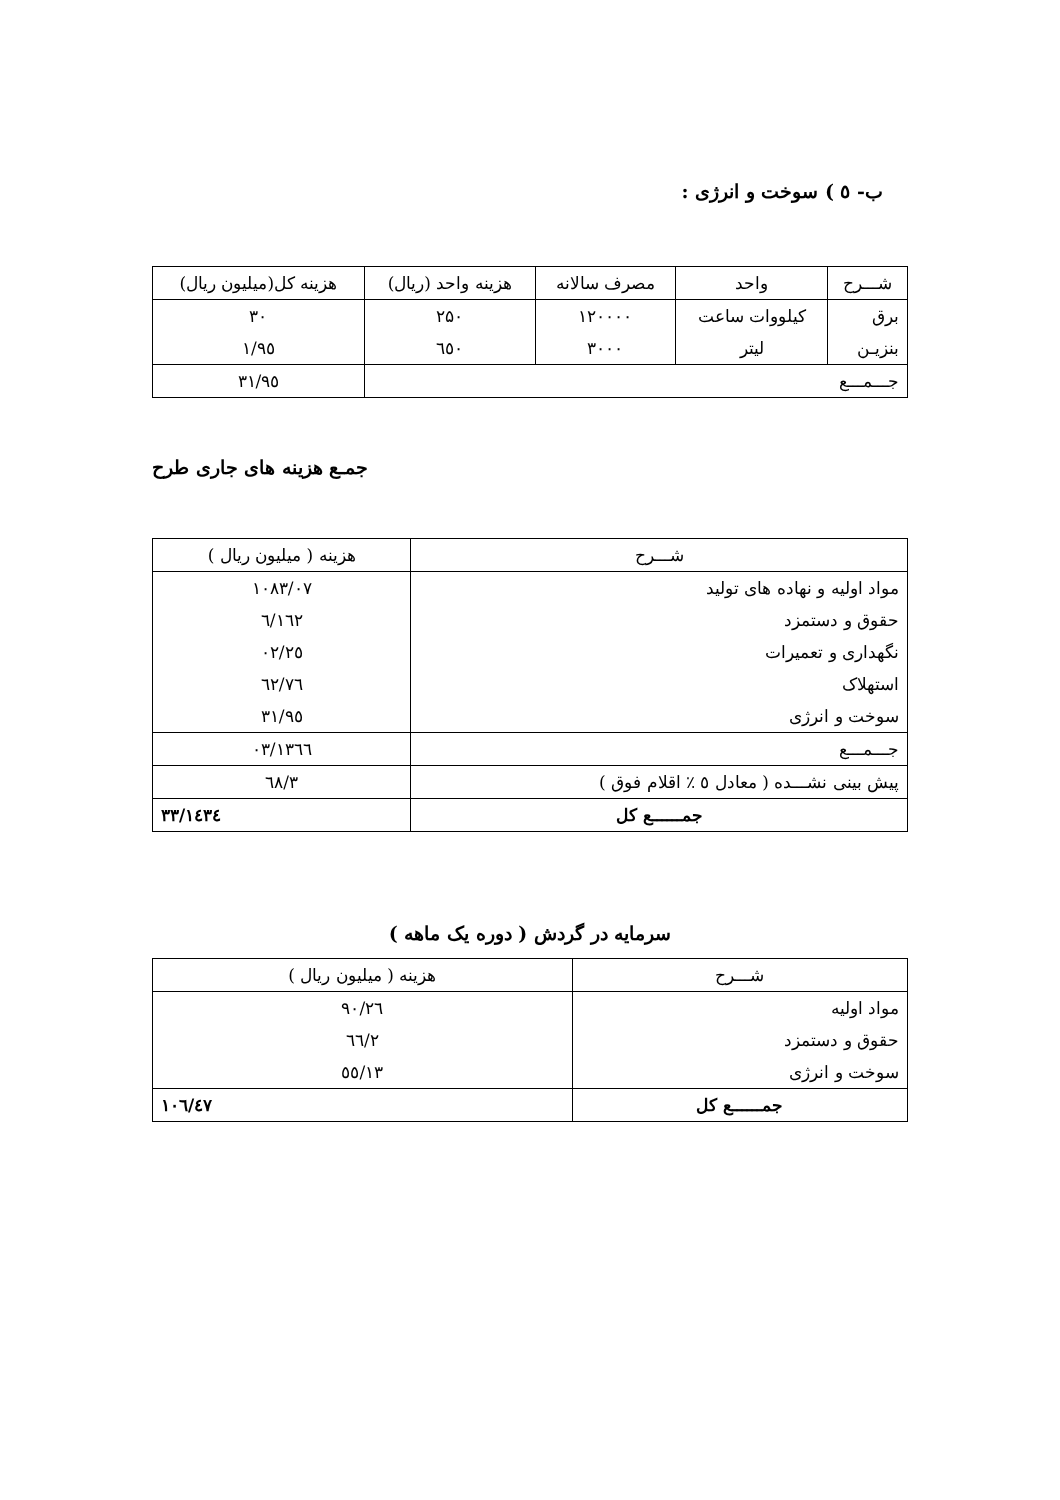ب- ٥ ) سوخت و انرژی :
| شـــرح | واحد | مصرف سالانه | هزینه واحد (ریال) | هزینه کل(میلیون ریال) |
| --- | --- | --- | --- | --- |
| برق | کیلووات ساعت | ۱۲۰۰۰۰ | ۲۵۰ | ۳۰ |
| بنزیـن | لیتر | ۳۰۰۰ | ٦٥۰ | ۱/۹٥ |
| جـــمـــع | | | | ۳۱/۹٥ |
جمـع هزینه های جاری طرح
| شـــرح | هزینه ( میلیون ریال ) |
| --- | --- |
| مواد اولیه و نهاده های تولید | ۱۰۸۳/۰۷ |
| حقوق و دستمزد | ۱٦۲/٦ |
| نگهداری و تعمیرات | ۲٥/۰۲ |
| استهلاک | ٦۲/۷٦ |
| سوخت و انرژی | ۳۱/۹٥ |
| جـــمـــع | ۱۳٦٦/۰۳ |
| پیش بینی نشـــده ( معادل ٥ ٪ اقلام فوق ) | ٦۸/۳ |
| جمــــــع کل | ۱٤۳٤/۳۳ |
سرمایه در گردش ( دوره یک ماهه )
| شـــرح | هزینه ( میلیون ریال ) |
| --- | --- |
| مواد اولیه | ۹۰/۲٦ |
| حقوق و دستمزد | ۲/٦٦ |
| سوخت و انرژی | ۱۳/٥٥ |
| جمــــــع کل | ۱۰٦/٤۷ |